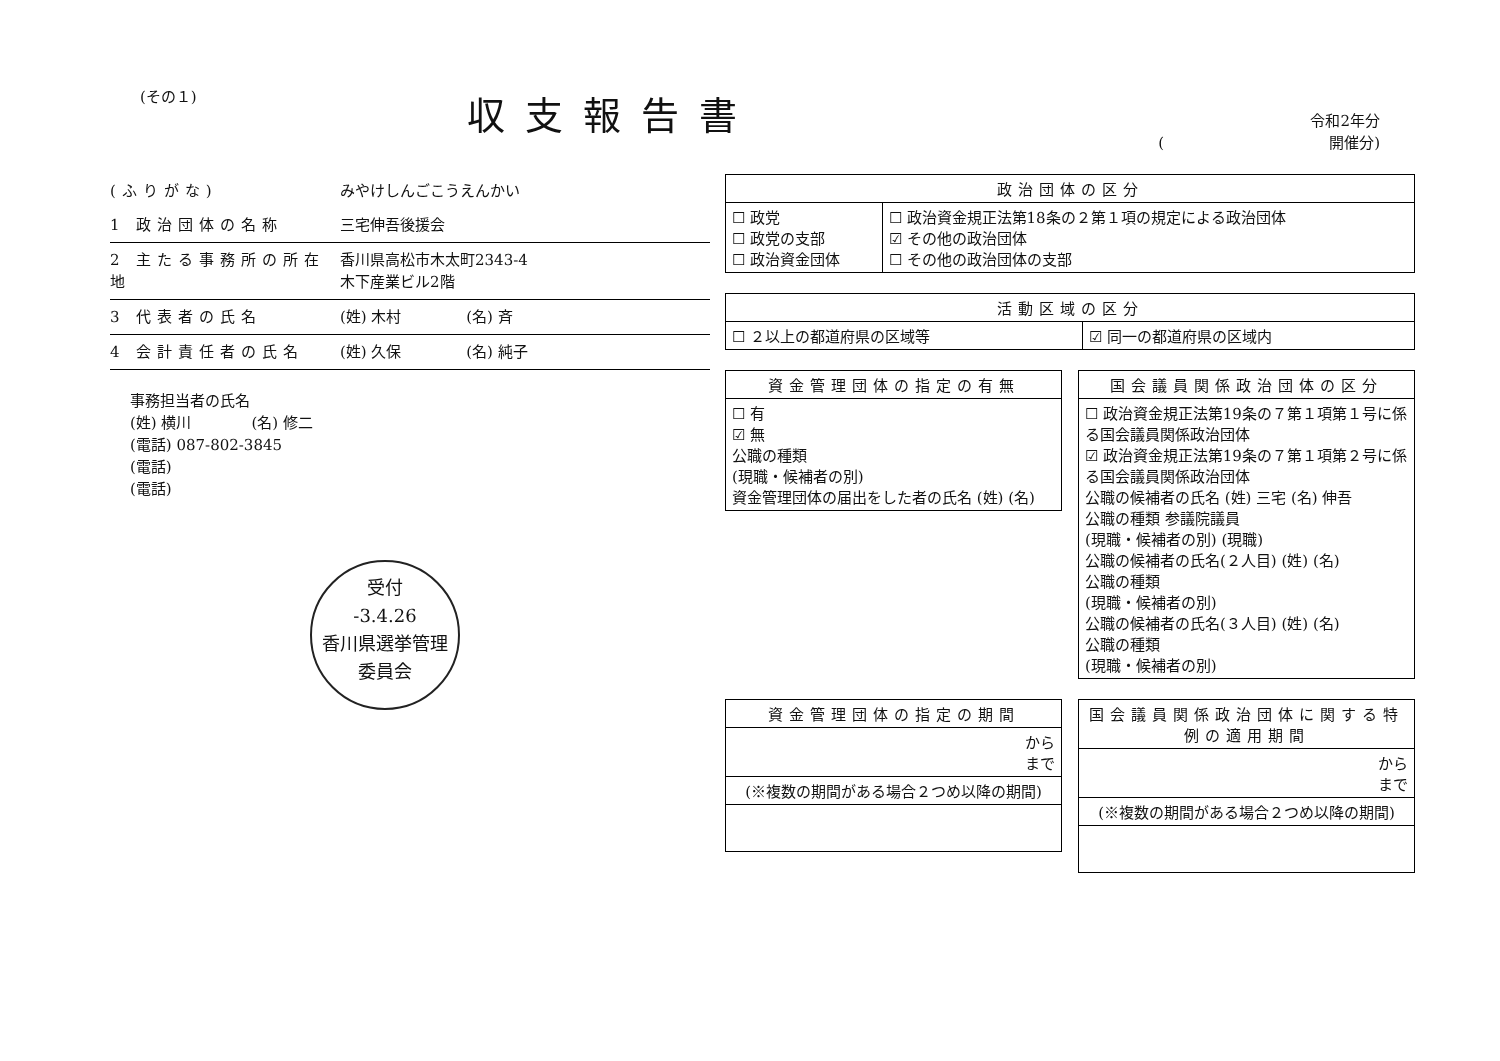(その１)
収支報告書
令和2年分
(　　　　　　　　　　　開催分)
(ふりがな) みやけしんごこうえんかい
1 政治団体の名称 三宅伸吾後援会
2 主たる事務所の所在地 香川県高松市木太町2343-4
木下産業ビル2階
3 代表者の氏名 (姓) 木村 　　　　(名) 斉
4 会計責任者の氏名 (姓) 久保 　　　　(名) 純子
事務担当者の氏名
(姓) 横川　　　　(名) 修二
(電話) 087-802-3845
(電話)
(電話)
受付
-3.4.26
香川県選挙管理
委員会
| 政治団体の区分 | |
| --- | --- |
| ☐ 政党 ☐ 政党の支部 ☐ 政治資金団体 | ☐ 政治資金規正法第18条の２第１項の規定による政治団体 ☑ その他の政治団体 ☐ その他の政治団体の支部 |
| 活動区域の区分 | |
| --- | --- |
| ☐ ２以上の都道府県の区域等 | ☑ 同一の都道府県の区域内 |
| 資金管理団体の指定の有無 |
| --- |
| ☐ 有 ☑ 無 公職の種類 (現職・候補者の別) 資金管理団体の届出をした者の氏名 (姓) (名) |
| 国会議員関係政治団体の区分 |
| --- |
| ☐ 政治資金規正法第19条の７第１項第１号に係る国会議員関係政治団体 ☑ 政治資金規正法第19条の７第１項第２号に係る国会議員関係政治団体 公職の候補者の氏名 (姓) 三宅 (名) 伸吾 公職の種類 参議院議員 (現職・候補者の別) (現職) 公職の候補者の氏名(２人目) (姓) (名) 公職の種類 (現職・候補者の別) 公職の候補者の氏名(３人目) (姓) (名) 公職の種類 (現職・候補者の別) |
| 資金管理団体の指定の期間 |
| --- |
| から まで |
| (※複数の期間がある場合２つめ以降の期間) |
| 国会議員関係政治団体に関する特例の適用期間 |
| --- |
| から まで |
| (※複数の期間がある場合２つめ以降の期間) |